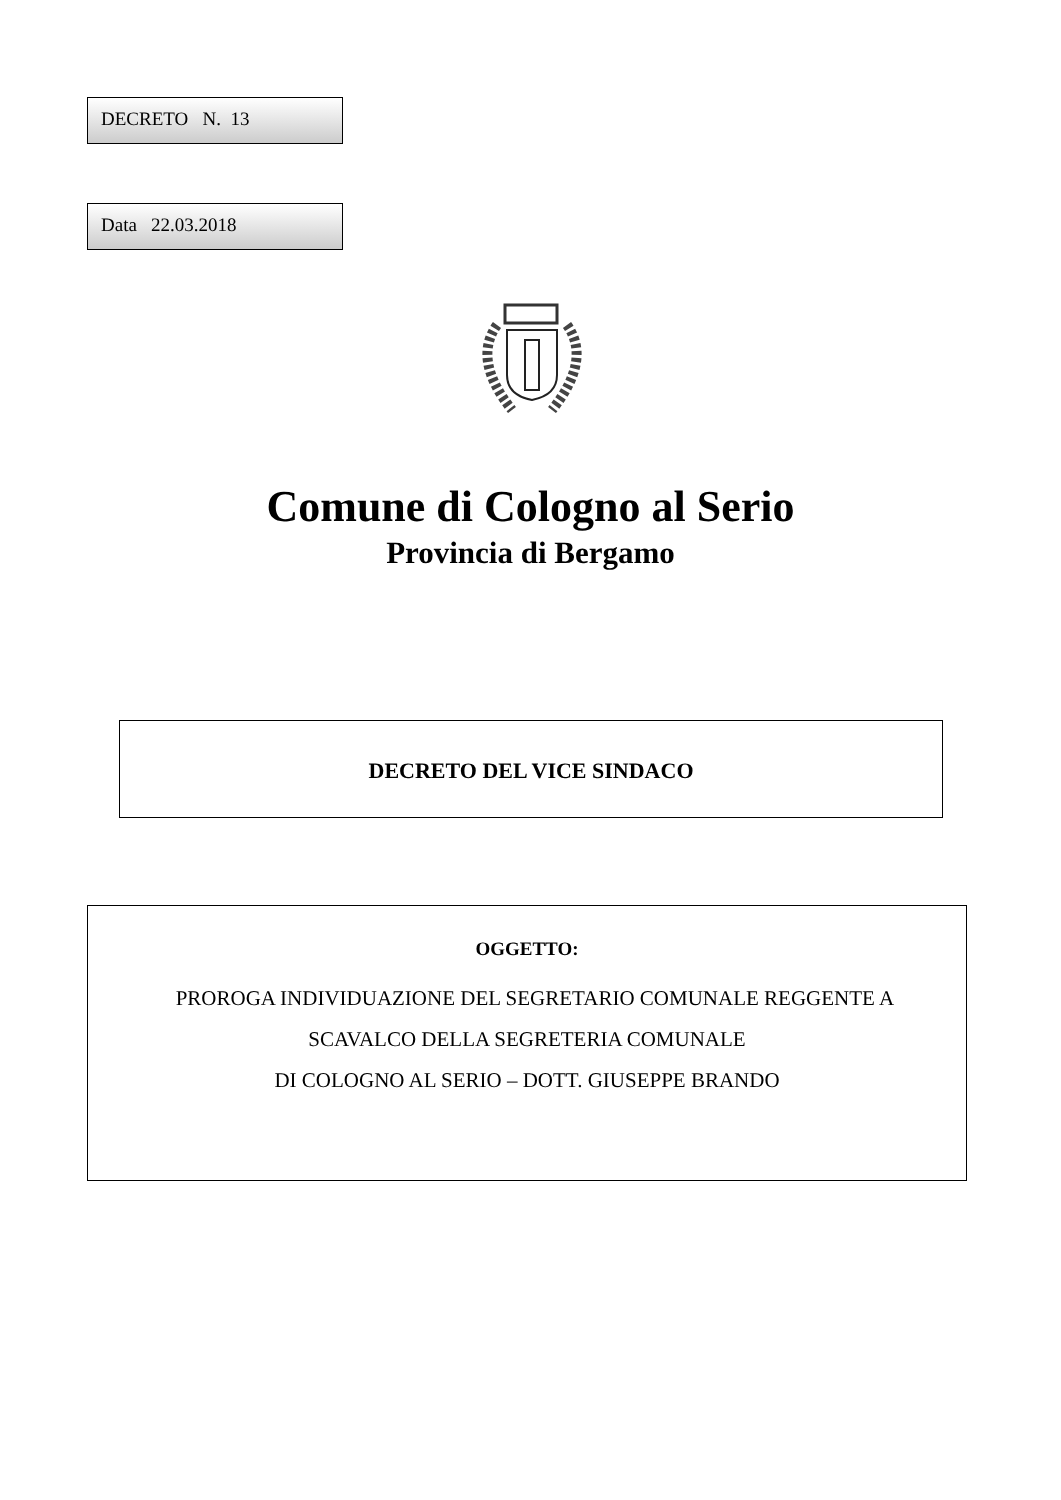DECRETO N. 13
Data 22.03.2018
Comune di Cologno al Serio
Provincia di Bergamo
DECRETO DEL VICE SINDACO
OGGETTO:
PROROGA INDIVIDUAZIONE DEL SEGRETARIO COMUNALE REGGENTE A
SCAVALCO DELLA SEGRETERIA COMUNALE
DI COLOGNO AL SERIO – DOTT. GIUSEPPE BRANDO